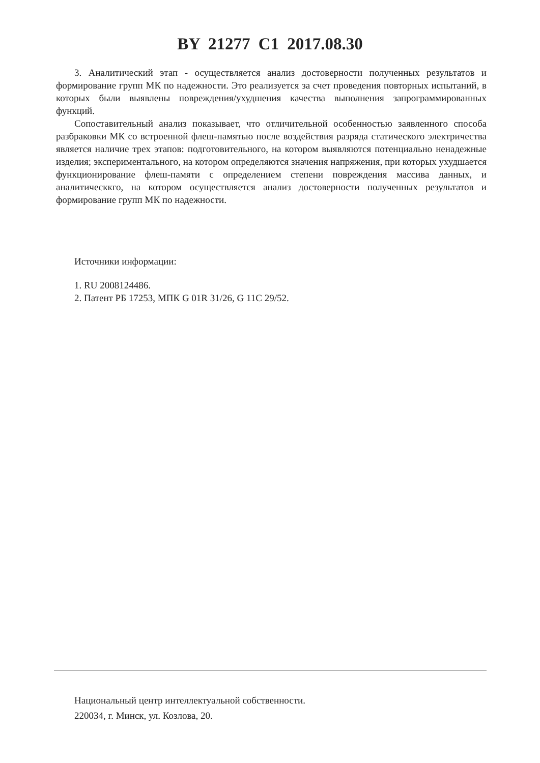BY 21277 C1 2017.08.30
3. Аналитический этап - осуществляется анализ достоверности полученных результатов и формирование групп МК по надежности. Это реализуется за счет проведения повторных испытаний, в которых были выявлены повреждения/ухудшения качества выполнения запрограммированных функций.
Сопоставительный анализ показывает, что отличительной особенностью заявленного способа разбраковки МК со встроенной флеш-памятью после воздействия разряда статического электричества является наличие трех этапов: подготовительного, на котором выявляются потенциально ненадежные изделия; экспериментального, на котором определяются значения напряжения, при которых ухудшается функционирование флеш-памяти с определением степени повреждения массива данных, и аналитическкго, на котором осуществляется анализ достоверности полученных результатов и формирование групп МК по надежности.
Источники информации:
1. RU 2008124486.
2. Патент РБ 17253, МПК G 01R 31/26, G 11C 29/52.
Национальный центр интеллектуальной собственности.
220034, г. Минск, ул. Козлова, 20.